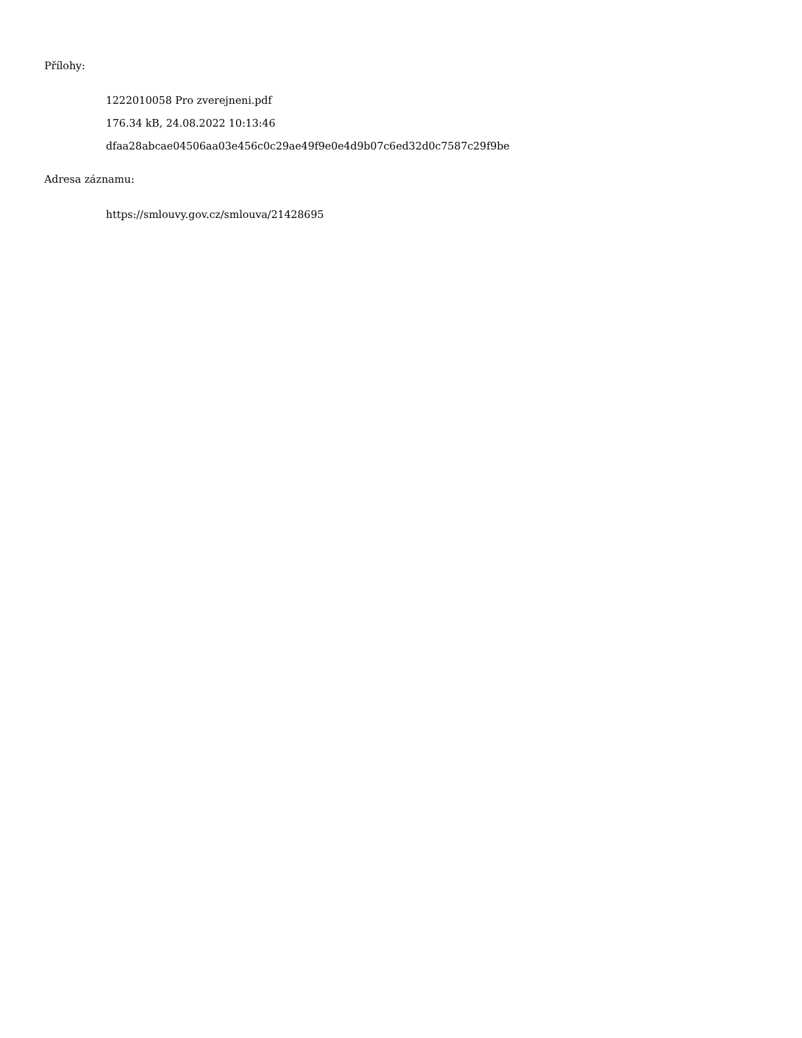Přílohy:
1222010058 Pro zverejneni.pdf
176.34 kB, 24.08.2022 10:13:46
dfaa28abcae04506aa03e456c0c29ae49f9e0e4d9b07c6ed32d0c7587c29f9be
Adresa záznamu:
https://smlouvy.gov.cz/smlouva/21428695